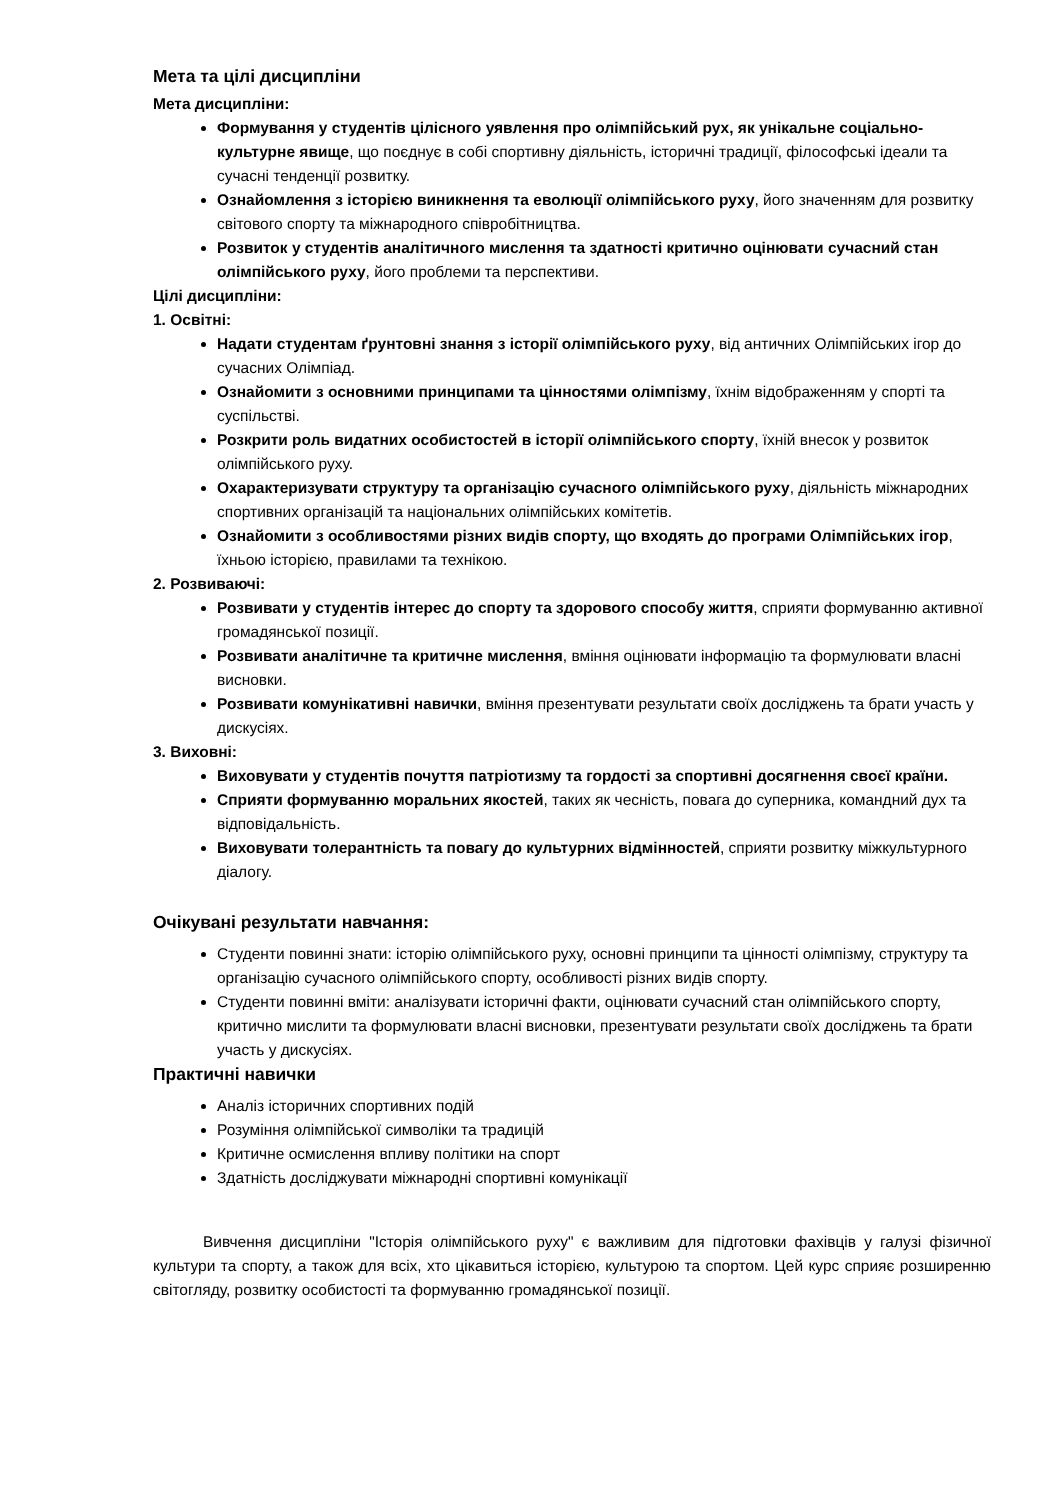Мета та цілі дисципліни
Мета дисципліни:
Формування у студентів цілісного уявлення про олімпійський рух, як унікальне соціально-культурне явище, що поєднує в собі спортивну діяльність, історичні традиції, філософські ідеали та сучасні тенденції розвитку.
Ознайомлення з історією виникнення та еволюції олімпійського руху, його значенням для розвитку світового спорту та міжнародного співробітництва.
Розвиток у студентів аналітичного мислення та здатності критично оцінювати сучасний стан олімпійського руху, його проблеми та перспективи.
Цілі дисципліни:
1. Освітні:
Надати студентам ґрунтовні знання з історії олімпійського руху, від античних Олімпійських ігор до сучасних Олімпіад.
Ознайомити з основними принципами та цінностями олімпізму, їхнім відображенням у спорті та суспільстві.
Розкрити роль видатних особистостей в історії олімпійського спорту, їхній внесок у розвиток олімпійського руху.
Охарактеризувати структуру та організацію сучасного олімпійського руху, діяльність міжнародних спортивних організацій та національних олімпійських комітетів.
Ознайомити з особливостями різних видів спорту, що входять до програми Олімпійських ігор, їхньою історією, правилами та технікою.
2. Розвиваючі:
Розвивати у студентів інтерес до спорту та здорового способу життя, сприяти формуванню активної громадянської позиції.
Розвивати аналітичне та критичне мислення, вміння оцінювати інформацію та формулювати власні висновки.
Розвивати комунікативні навички, вміння презентувати результати своїх досліджень та брати участь у дискусіях.
3. Виховні:
Виховувати у студентів почуття патріотизму та гордості за спортивні досягнення своєї країни.
Сприяти формуванню моральних якостей, таких як чесність, повага до суперника, командний дух та відповідальність.
Виховувати толерантність та повагу до культурних відмінностей, сприяти розвитку міжкультурного діалогу.
Очікувані результати навчання:
Студенти повинні знати: історію олімпійського руху, основні принципи та цінності олімпізму, структуру та організацію сучасного олімпійського спорту, особливості різних видів спорту.
Студенти повинні вміти: аналізувати історичні факти, оцінювати сучасний стан олімпійського спорту, критично мислити та формулювати власні висновки, презентувати результати своїх досліджень та брати участь у дискусіях.
Практичні навички
Аналіз історичних спортивних подій
Розуміння олімпійської символіки та традицій
Критичне осмислення впливу політики на спорт
Здатність досліджувати міжнародні спортивні комунікації
Вивчення дисципліни "Історія олімпійського руху" є важливим для підготовки фахівців у галузі фізичної культури та спорту, а також для всіх, хто цікавиться історією, культурою та спортом. Цей курс сприяє розширенню світогляду, розвитку особистості та формуванню громадянської позиції.